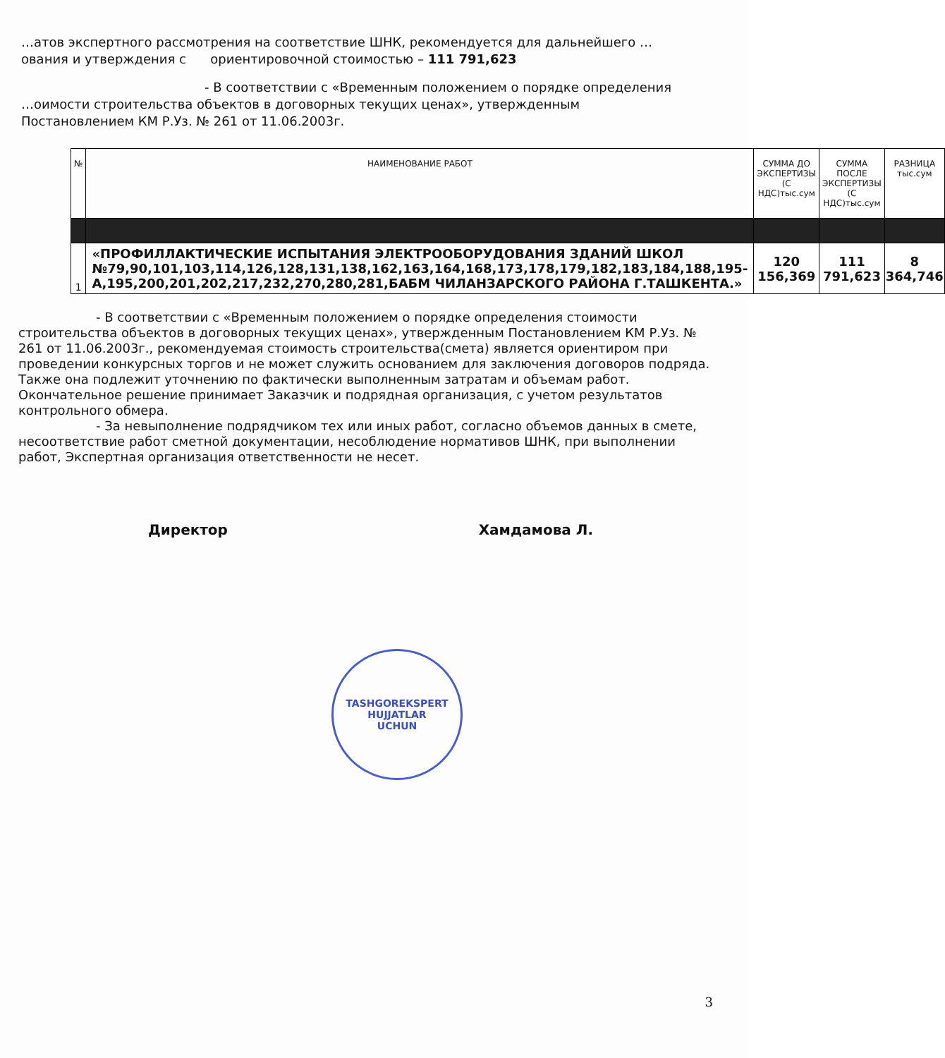…атов экспертного рассмотрения на соответствие ШНК, рекомендуется для дальнейшего …ования и утверждения с ориентировочной стоимостью – 111 791,623
- В соответствии с «Временным положением о порядке определения
…оимости строительства объектов в договорных текущих ценах», утвержденным Постановлением КМ Р.Уз. № 261 от 11.06.2003г.
| № | НАИМЕНОВАНИЕ РАБОТ | СУММА ДО ЭКСПЕРТИЗЫ (С НДС)тыс.сум | СУММА ПОСЛЕ ЭКСПЕРТИЗЫ (С НДС)тыс.сум | РАЗНИЦА тыс.сум |
| --- | --- | --- | --- | --- |
| 1 | «ПРОФИЛЛАКТИЧЕСКИЕ ИСПЫТАНИЯ ЭЛЕКТРООБОРУДОВАНИЯ ЗДАНИЙ ШКОЛ №79,90,101,103,114,126,128,131,138,162,163,164,168,173,178,179,182,183,184,188,195-А,195,200,201,202,217,232,270,280,281,БАБМ ЧИЛАНЗАРСКОГО РАЙОНА Г.ТАШКЕНТА.» | 120 156,369 | 111 791,623 | 8 364,746 |
- В соответствии с «Временным положением о порядке определения стоимости строительства объектов в договорных текущих ценах», утвержденным Постановлением КМ Р.Уз. № 261 от 11.06.2003г., рекомендуемая стоимость строительства(смета) является ориентиром при проведении конкурсных торгов и не может служить основанием для заключения договоров подряда. Также она подлежит уточнению по фактически выполненным затратам и объемам работ. Окончательное решение принимает Заказчик и подрядная организация, с учетом результатов контрольного обмера.
- За невыполнение подрядчиком тех или иных работ, согласно объемов данных в смете, несоответствие работ сметной документации, несоблюдение нормативов ШНК, при выполнении работ, Экспертная организация ответственности не несет.
Директор Хамдамова Л.
TASHGOREKSPERT
HUJJATLAR
UCHUN
3